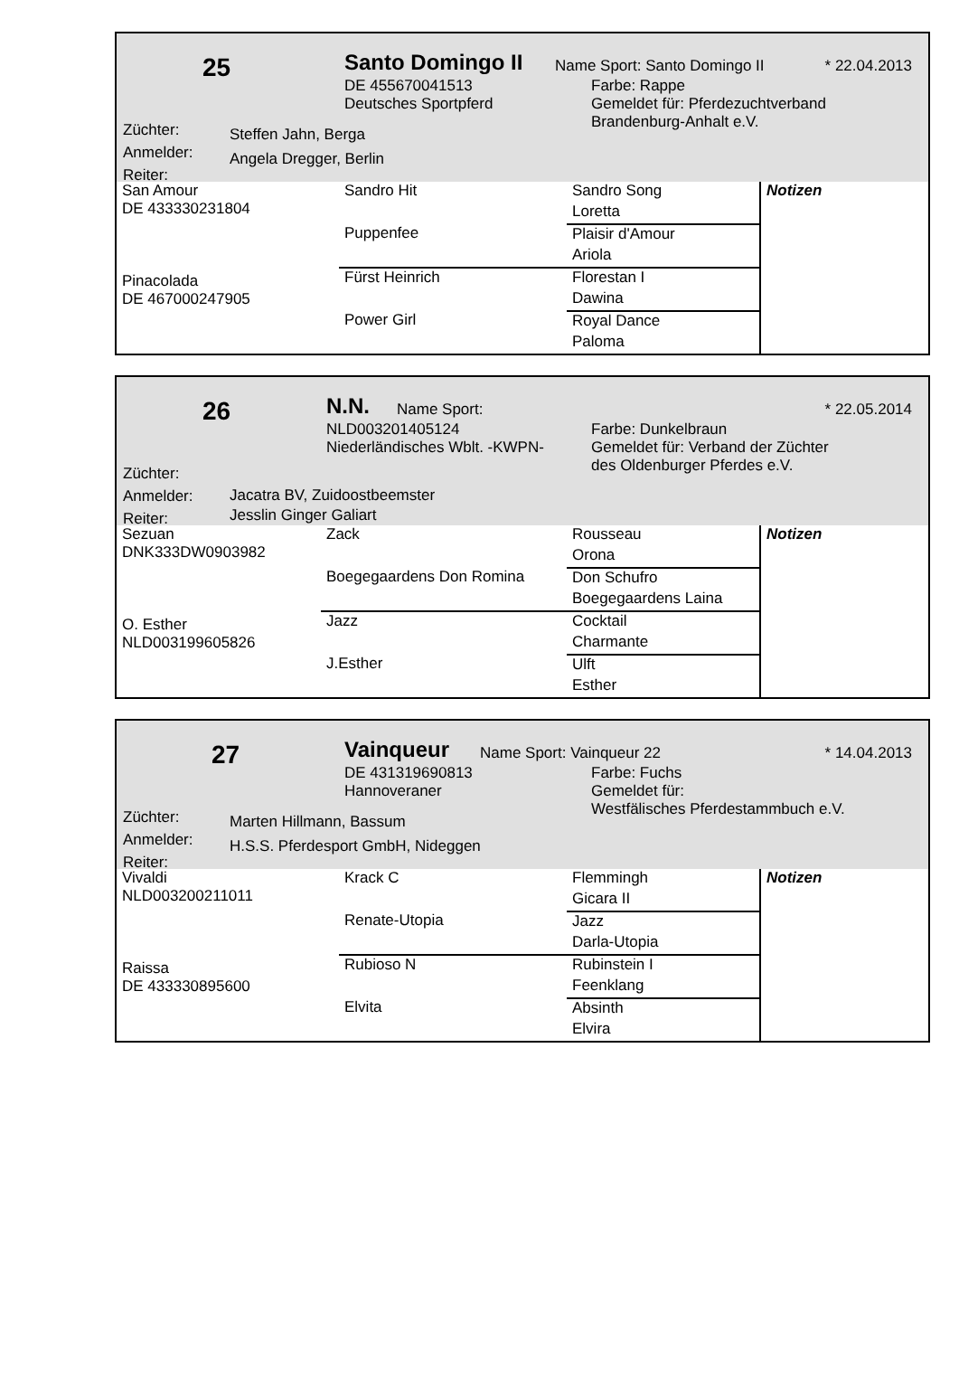25 Santo Domingo II Name Sport: Santo Domingo II * 22.04.2013
DE 455670041513
Deutsches Sportpferd
Farbe: Rappe
Gemeldet für: Pferdezuchtverband
Brandenburg-Anhalt e.V.
Züchter:
Anmelder:
Reiter:
Steffen Jahn, Berga
Angela Dregger, Berlin
| San Amour DE 433330231804 Pinacolada DE 467000247905 | Sandro Hit | Sandro Song | Notizen |
| | | Loretta | |
| | Puppenfee | Plaisir d'Amour | |
| | | Ariola | |
| | Fürst Heinrich | Florestan I | |
| | | Dawina | |
| | Power Girl | Royal Dance | |
| | | Paloma | |
26 N.N. Name Sport: * 22.05.2014
NLD003201405124
Niederländisches Wblt. -KWPN-
Farbe: Dunkelbraun
Gemeldet für: Verband der Züchter
des Oldenburger Pferdes e.V.
Züchter:
Anmelder:
Reiter:
Jacatra BV, Zuidoostbeemster
Jesslin Ginger Galiart
| Sezuan DNK333DW0903982 O. Esther NLD003199605826 | Zack | Rousseau | Notizen |
| | | Orona | |
| | Boegegaardens Don Romina | Don Schufro | |
| | | Boegegaardens Laina | |
| | Jazz | Cocktail | |
| | | Charmante | |
| | J.Esther | Ulft | |
| | | Esther | |
27 Vainqueur Name Sport: Vainqueur 22 * 14.04.2013
DE 431319690813
Hannoveraner
Farbe: Fuchs
Gemeldet für:
Westfälisches Pferdestammbuch e.V.
Züchter:
Anmelder:
Reiter:
Marten Hillmann, Bassum
H.S.S. Pferdesport GmbH, Nideggen
| Vivaldi NLD003200211011 Raissa DE 433330895600 | Krack C | Flemmingh | Notizen |
| | | Gicara II | |
| | Renate-Utopia | Jazz | |
| | | Darla-Utopia | |
| | Rubioso N | Rubinstein I | |
| | | Feenklang | |
| | Elvita | Absinth | |
| | | Elvira | |